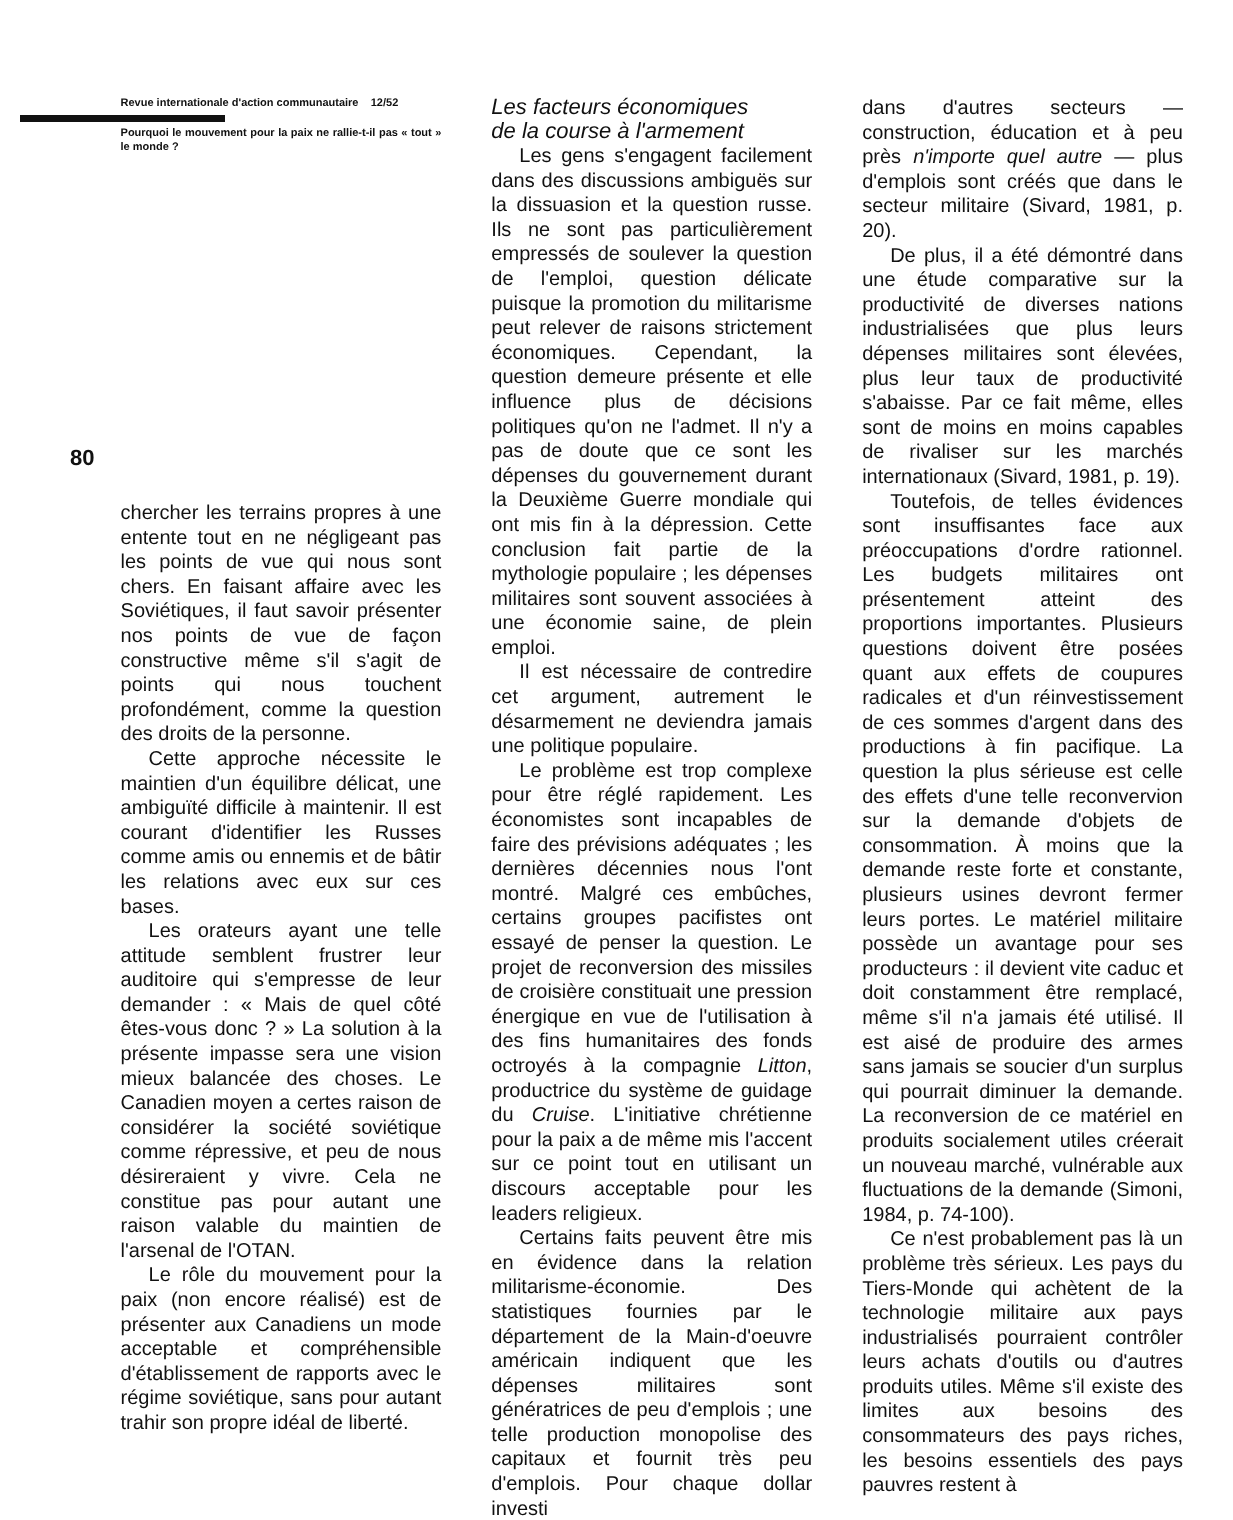80
Revue internationale d'action communautaire 12/52
Pourquoi le mouvement pour la paix ne rallie-t-il pas « tout » le monde ?
chercher les terrains propres à une entente tout en ne négligeant pas les points de vue qui nous sont chers. En faisant affaire avec les Soviétiques, il faut savoir présenter nos points de vue de façon constructive même s'il s'agit de points qui nous touchent profondément, comme la question des droits de la personne.
Cette approche nécessite le maintien d'un équilibre délicat, une ambiguïté difficile à maintenir. Il est courant d'identifier les Russes comme amis ou ennemis et de bâtir les relations avec eux sur ces bases.
Les orateurs ayant une telle attitude semblent frustrer leur auditoire qui s'empresse de leur demander : « Mais de quel côté êtes-vous donc ? » La solution à la présente impasse sera une vision mieux balancée des choses. Le Canadien moyen a certes raison de considérer la société soviétique comme répressive, et peu de nous désireraient y vivre. Cela ne constitue pas pour autant une raison valable du maintien de l'arsenal de l'OTAN.
Le rôle du mouvement pour la paix (non encore réalisé) est de présenter aux Canadiens un mode acceptable et compréhensible d'établissement de rapports avec le régime soviétique, sans pour autant trahir son propre idéal de liberté.
Les facteurs économiques
de la course à l'armement
Les gens s'engagent facilement dans des discussions ambiguës sur la dissuasion et la question russe. Ils ne sont pas particulièrement empressés de soulever la question de l'emploi, question délicate puisque la promotion du militarisme peut relever de raisons strictement économiques. Cependant, la question demeure présente et elle influence plus de décisions politiques qu'on ne l'admet. Il n'y a pas de doute que ce sont les dépenses du gouvernement durant la Deuxième Guerre mondiale qui ont mis fin à la dépression. Cette conclusion fait partie de la mythologie populaire ; les dépenses militaires sont souvent associées à une économie saine, de plein emploi.
Il est nécessaire de contredire cet argument, autrement le désarmement ne deviendra jamais une politique populaire.
Le problème est trop complexe pour être réglé rapidement. Les économistes sont incapables de faire des prévisions adéquates ; les dernières décennies nous l'ont montré. Malgré ces embûches, certains groupes pacifistes ont essayé de penser la question. Le projet de reconversion des missiles de croisière constituait une pression énergique en vue de l'utilisation à des fins humanitaires des fonds octroyés à la compagnie Litton, productrice du système de guidage du Cruise. L'initiative chrétienne pour la paix a de même mis l'accent sur ce point tout en utilisant un discours acceptable pour les leaders religieux.
Certains faits peuvent être mis en évidence dans la relation militarisme-économie. Des statistiques fournies par le département de la Main-d'oeuvre américain indiquent que les dépenses militaires sont génératrices de peu d'emplois ; une telle production monopolise des capitaux et fournit très peu d'emplois. Pour chaque dollar investi
dans d'autres secteurs — construction, éducation et à peu près n'importe quel autre — plus d'emplois sont créés que dans le secteur militaire (Sivard, 1981, p. 20).
De plus, il a été démontré dans une étude comparative sur la productivité de diverses nations industrialisées que plus leurs dépenses militaires sont élevées, plus leur taux de productivité s'abaisse. Par ce fait même, elles sont de moins en moins capables de rivaliser sur les marchés internationaux (Sivard, 1981, p. 19).
Toutefois, de telles évidences sont insuffisantes face aux préoccupations d'ordre rationnel. Les budgets militaires ont présentement atteint des proportions importantes. Plusieurs questions doivent être posées quant aux effets de coupures radicales et d'un réinvestissement de ces sommes d'argent dans des productions à fin pacifique. La question la plus sérieuse est celle des effets d'une telle reconvervion sur la demande d'objets de consommation. À moins que la demande reste forte et constante, plusieurs usines devront fermer leurs portes. Le matériel militaire possède un avantage pour ses producteurs : il devient vite caduc et doit constamment être remplacé, même s'il n'a jamais été utilisé. Il est aisé de produire des armes sans jamais se soucier d'un surplus qui pourrait diminuer la demande. La reconversion de ce matériel en produits socialement utiles créerait un nouveau marché, vulnérable aux fluctuations de la demande (Simoni, 1984, p. 74-100).
Ce n'est probablement pas là un problème très sérieux. Les pays du Tiers-Monde qui achètent de la technologie militaire aux pays industrialisés pourraient contrôler leurs achats d'outils ou d'autres produits utiles. Même s'il existe des limites aux besoins des consommateurs des pays riches, les besoins essentiels des pays pauvres restent à